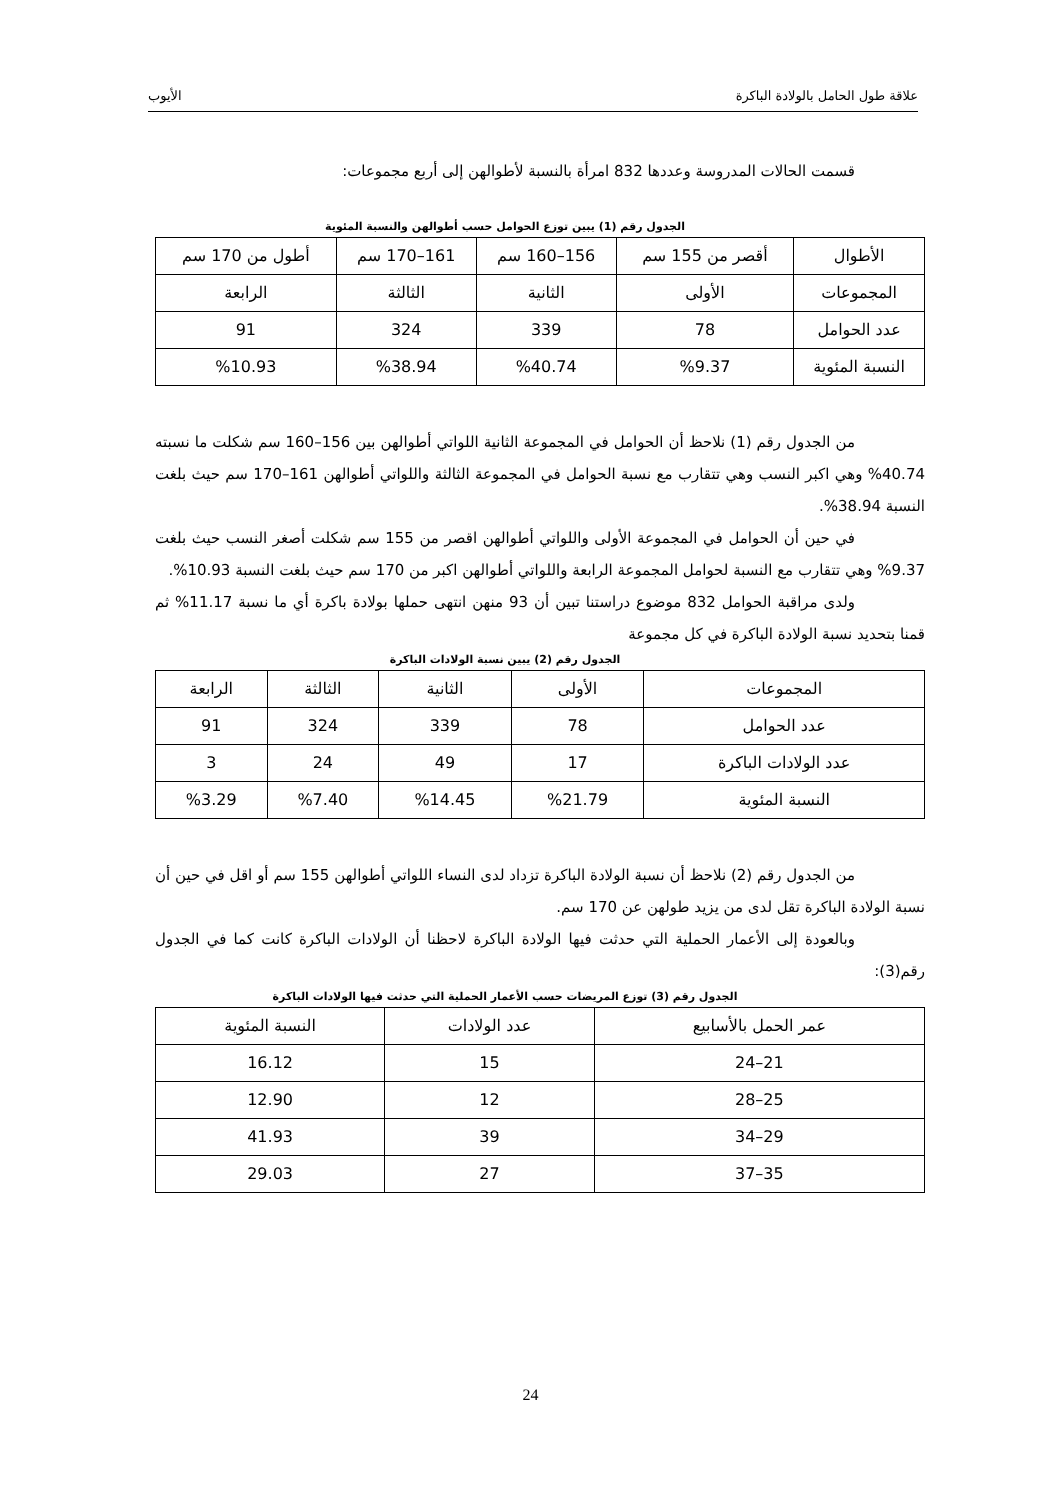علاقة طول الحامل بالولادة الباكرة الأيوب
قسمت الحالات المدروسة وعددها 832 امرأة بالنسبة لأطوالهن إلى أربع مجموعات:
الجدول رقم (1) يبين توزع الحوامل حسب أطوالهن والنسبة المئوية
| الأطوال | أقصر من 155 سم | 156–160 سم | 161–170 سم | أطول من 170 سم |
| المجموعات | الأولى | الثانية | الثالثة | الرابعة |
| عدد الحوامل | 78 | 339 | 324 | 91 |
| النسبة المئوية | %9.37 | %40.74 | %38.94 | %10.93 |
من الجدول رقم (1) نلاحظ أن الحوامل في المجموعة الثانية اللواتي أطوالهن بين 156–160 سم شكلت ما نسبته 40.74% وهي اكبر النسب وهي تتقارب مع نسبة الحوامل في المجموعة الثالثة واللواتي أطوالهن 161–170 سم حيث بلغت النسبة 38.94%.
في حين أن الحوامل في المجموعة الأولى واللواتي أطوالهن اقصر من 155 سم شكلت أصغر النسب حيث بلغت 9.37% وهي تتقارب مع النسبة لحوامل المجموعة الرابعة واللواتي أطوالهن اكبر من 170 سم حيث بلغت النسبة 10.93%.
ولدى مراقبة الحوامل 832 موضوع دراستنا تبين أن 93 منهن انتهى حملها بولادة باكرة أي ما نسبة 11.17% ثم قمنا بتحديد نسبة الولادة الباكرة في كل مجموعة
الجدول رقم (2) يبين نسبة الولادات الباكرة
| المجموعات | الأولى | الثانية | الثالثة | الرابعة |
| عدد الحوامل | 78 | 339 | 324 | 91 |
| عدد الولادات الباكرة | 17 | 49 | 24 | 3 |
| النسبة المئوية | %21.79 | %14.45 | %7.40 | %3.29 |
من الجدول رقم (2) نلاحظ أن نسبة الولادة الباكرة تزداد لدى النساء اللواتي أطوالهن 155 سم أو اقل في حين أن نسبة الولادة الباكرة تقل لدى من يزيد طولهن عن 170 سم.
وبالعودة إلى الأعمار الحملية التي حدثت فيها الولادة الباكرة لاحظنا أن الولادات الباكرة كانت كما في الجدول رقم(3):
الجدول رقم (3) توزع المريضات حسب الأعمار الحملية التي حدثت فيها الولادات الباكرة
| عمر الحمل بالأسابيع | عدد الولادات | النسبة المئوية |
| 21–24 | 15 | 16.12 |
| 25–28 | 12 | 12.90 |
| 29–34 | 39 | 41.93 |
| 35–37 | 27 | 29.03 |
24